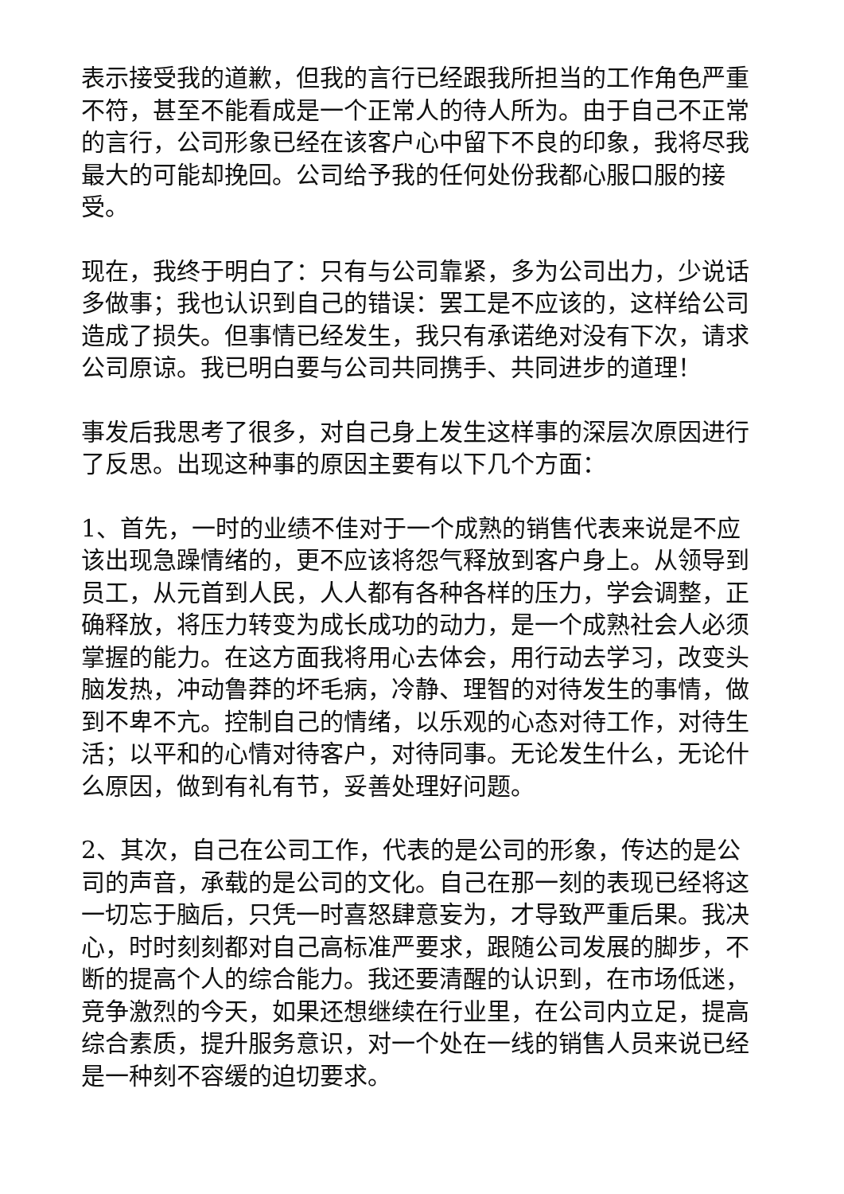表示接受我的道歉，但我的言行已经跟我所担当的工作角色严重不符，甚至不能看成是一个正常人的待人所为。由于自己不正常的言行，公司形象已经在该客户心中留下不良的印象，我将尽我最大的可能却挽回。公司给予我的任何处份我都心服口服的接受。
现在，我终于明白了：只有与公司靠紧，多为公司出力，少说话多做事；我也认识到自己的错误：罢工是不应该的，这样给公司造成了损失。但事情已经发生，我只有承诺绝对没有下次，请求公司原谅。我已明白要与公司共同携手、共同进步的道理！
事发后我思考了很多，对自己身上发生这样事的深层次原因进行了反思。出现这种事的原因主要有以下几个方面：
1、首先，一时的业绩不佳对于一个成熟的销售代表来说是不应该出现急躁情绪的，更不应该将怨气释放到客户身上。从领导到员工，从元首到人民，人人都有各种各样的压力，学会调整，正确释放，将压力转变为成长成功的动力，是一个成熟社会人必须掌握的能力。在这方面我将用心去体会，用行动去学习，改变头脑发热，冲动鲁莽的坏毛病，冷静、理智的对待发生的事情，做到不卑不亢。控制自己的情绪，以乐观的心态对待工作，对待生活；以平和的心情对待客户，对待同事。无论发生什么，无论什么原因，做到有礼有节，妥善处理好问题。
2、其次，自己在公司工作，代表的是公司的形象，传达的是公司的声音，承载的是公司的文化。自己在那一刻的表现已经将这一切忘于脑后，只凭一时喜怒肆意妄为，才导致严重后果。我决心，时时刻刻都对自己高标准严要求，跟随公司发展的脚步，不断的提高个人的综合能力。我还要清醒的认识到，在市场低迷，竞争激烈的今天，如果还想继续在行业里，在公司内立足，提高综合素质，提升服务意识，对一个处在一线的销售人员来说已经是一种刻不容缓的迫切要求。